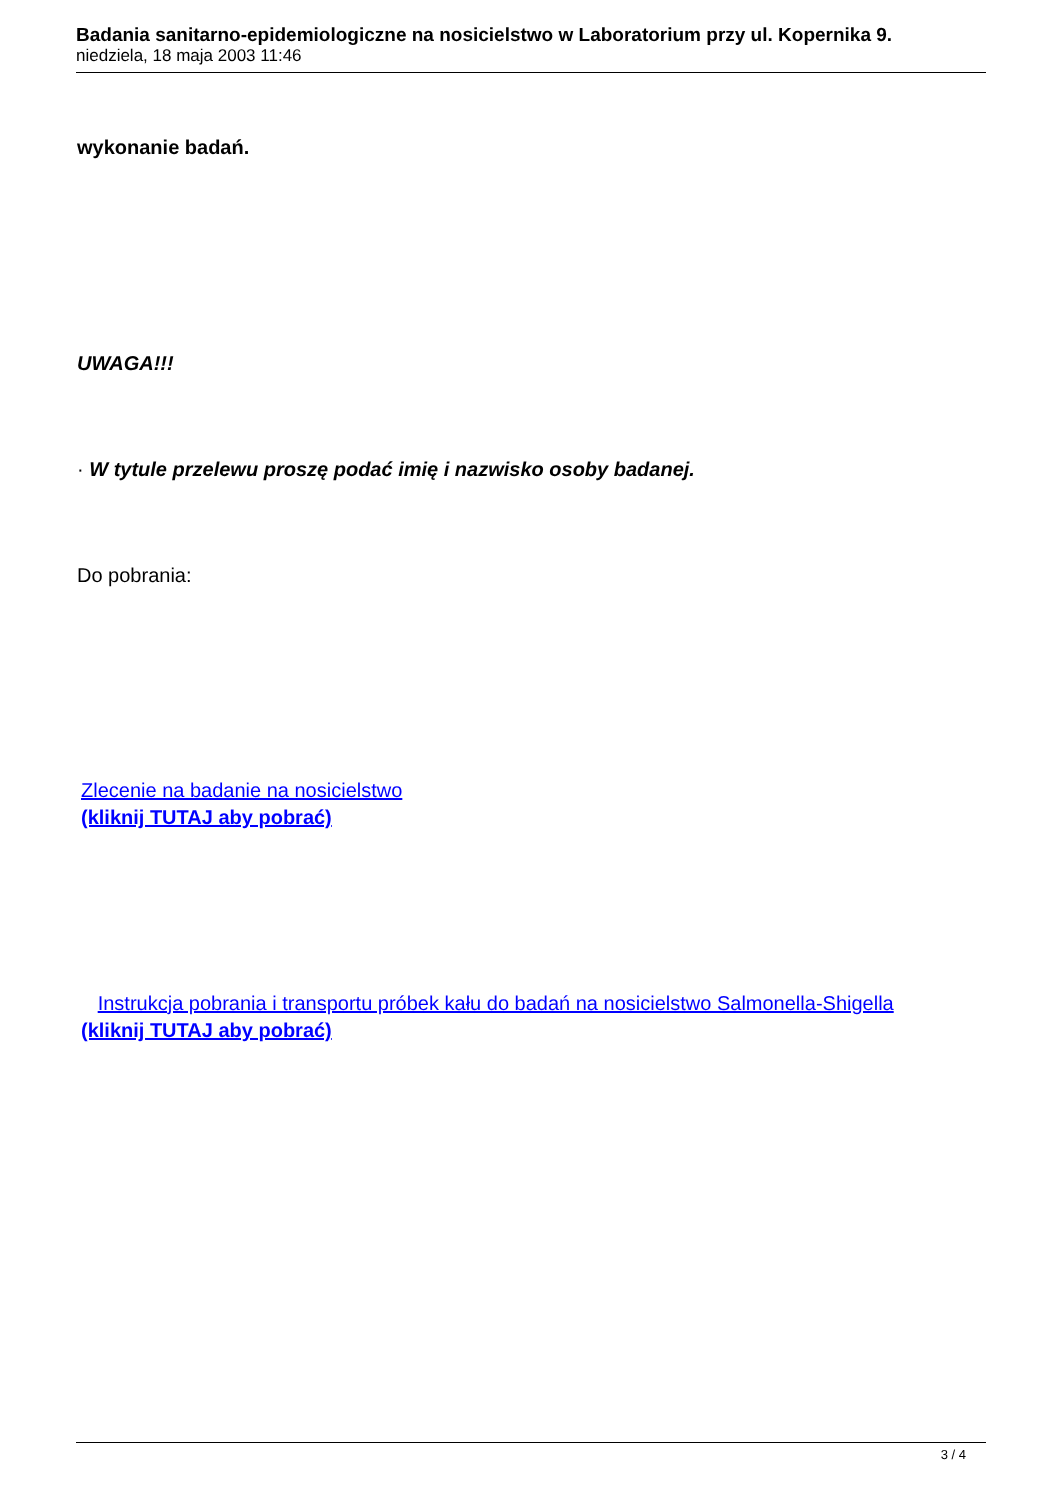Badania sanitarno-epidemiologiczne na nosicielstwo w Laboratorium przy ul. Kopernika 9.
niedziela, 18 maja 2003 11:46
wykonanie badań.
UWAGA!!!
· W tytule przelewu proszę podać imię i nazwisko osoby badanej.
Do pobrania:
Zlecenie na badanie na nosicielstwo
(kliknij TUTAJ aby pobrać)
Instrukcja pobrania i transportu próbek kału do badań na nosicielstwo Salmonella-Shigella
(kliknij TUTAJ aby pobrać)
3 / 4